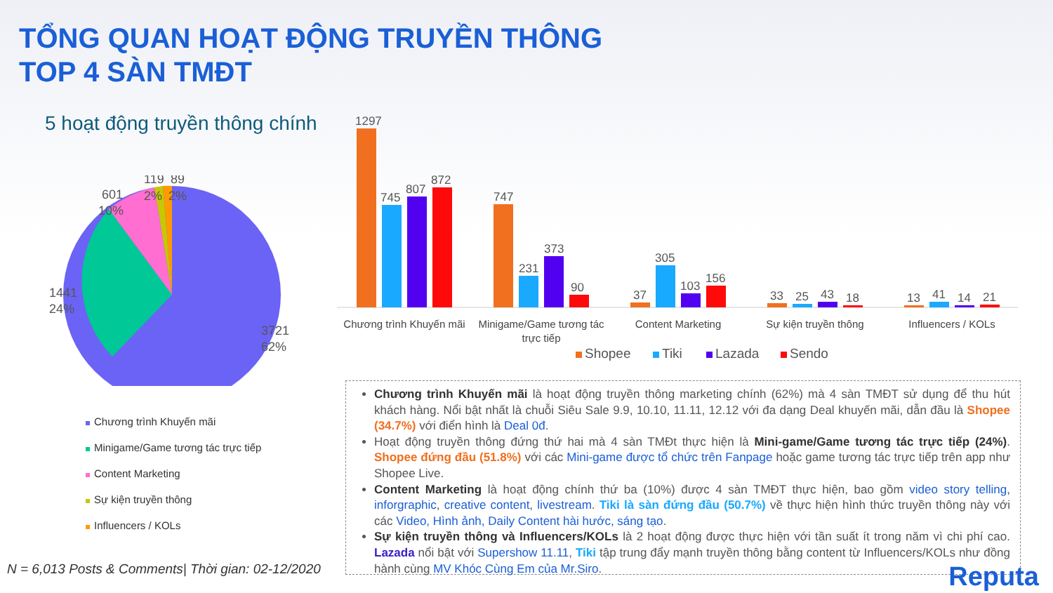TỔNG QUAN HOẠT ĐỘNG TRUYỀN THÔNG
TOP 4 SÀN TMĐT
5 hoạt động truyền thông chính
1441
24%
601
10%
119
2%
89
2%
3721
62%
Chương trình Khuyến mãi
Minigame/Game tương tác trực tiếp
Content Marketing
Sự kiện truyền thông
Influencers / KOLs
1297
745
807
872
747
231
373
90
37
305
103
156
33
25
43
18
13
41
14
21
Chương trình Khuyến mãi
Minigame/Game tương tác
trực tiếp
Content Marketing
Sự kiện truyền thông
Influencers / KOLs
Shopee
Tiki
Lazada
Sendo
Chương trình Khuyến mãi là hoạt động truyền thông marketing chính (62%) mà 4 sàn TMĐT sử dụng để thu hút khách hàng. Nổi bật nhất là chuỗi Siêu Sale 9.9, 10.10, 11.11, 12.12 với đa dạng Deal khuyến mãi, dẫn đầu là Shopee (34.7%) với điển hình là Deal 0đ.
Hoạt động truyền thông đứng thứ hai mà 4 sàn TMĐt thực hiện là Mini-game/Game tương tác trực tiếp (24%). Shopee đứng đầu (51.8%) với các Mini-game được tổ chức trên Fanpage hoặc game tương tác trực tiếp trên app như Shopee Live.
Content Marketing là hoạt động chính thứ ba (10%) được 4 sàn TMĐT thực hiện, bao gồm video story telling, inforgraphic, creative content, livestream. Tiki là sàn đứng đầu (50.7%) về thực hiện hình thức truyền thông này với các Video, Hình ảnh, Daily Content hài hước, sáng tạo.
Sự kiện truyền thông và Influencers/KOLs là 2 hoạt động được thực hiện với tần suất ít trong năm vì chi phí cao. Lazada nổi bật với Supershow 11.11, Tiki tập trung đẩy mạnh truyền thông bằng content từ Influencers/KOLs như đồng hành cùng MV Khóc Cùng Em của Mr.Siro.
N = 6,013 Posts & Comments| Thời gian: 02-12/2020
Reputa